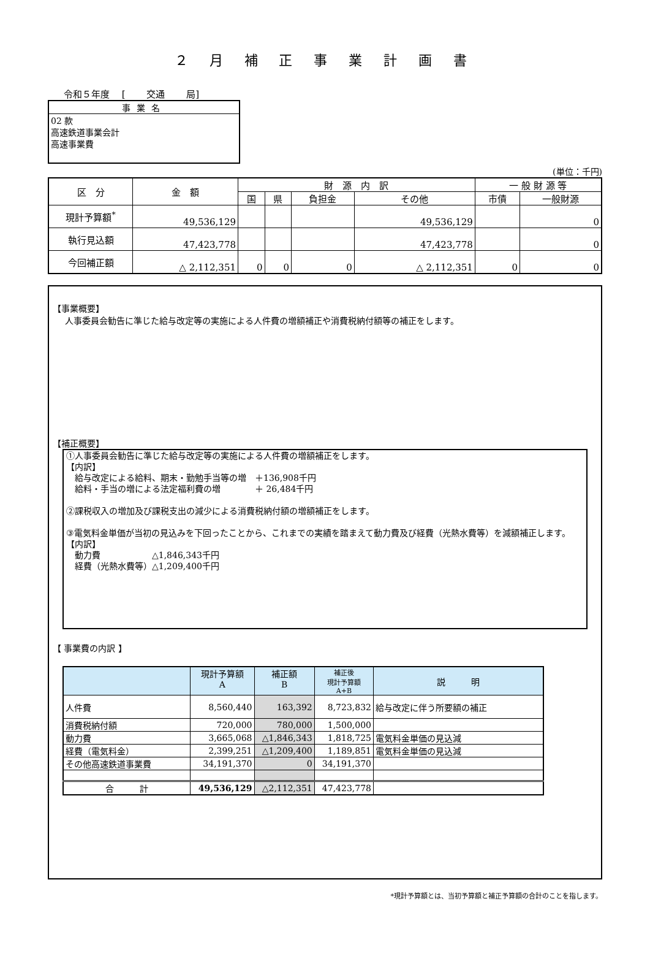２ 月 補 正 事 業 計 画 書
令和５年度　 [　　 交通　　 局]
事業名
02 款
高速鉄道事業会計
高速事業費
(単位：千円)
| 区 分 | 金 額 | 財 源 内 訳 | | | | 一 般 財 源 等 | |
| --- | --- | --- | --- | --- | --- | --- | --- |
| | | 国 | 県 | 負担金 | その他 | 市債 | 一般財源 |
| 現計予算額<sup>*</sup> | 49,536,129 | | | | 49,536,129 | | 0 |
| 執行見込額 | 47,423,778 | | | | 47,423,778 | | 0 |
| 今回補正額 | △ 2,112,351 | 0 | 0 | 0 | △ 2,112,351 | 0 | 0 |
【事業概要】
人事委員会勧告に準じた給与改定等の実施による人件費の増額補正や消費税納付額等の補正をします。
【補正概要】
①人事委員会勧告に準じた給与改定等の実施による人件費の増額補正をします。
【内訳】
　給与改定による給料、期末・勤勉手当等の増　＋136,908千円
　給料・手当の増による法定福利費の増　　　　＋ 26,484千円
②課税収入の増加及び課税支出の減少による消費税納付額の増額補正をします。
③電気料金単価が当初の見込みを下回ったことから、これまでの実績を踏まえて動力費及び経費（光熱水費等）を減額補正します。
【内訳】
　動力費　　　　　　△1,846,343千円
　経費（光熱水費等）△1,209,400千円
【 事業費の内訳 】
| | 現計予算額 A | 補正額 B | 補正後 現計予算額 A+B | 説 明 |
| 人件費 | 8,560,440 | 163,392 | 8,723,832 | 給与改定に伴う所要額の補正 |
| 消費税納付額 | 720,000 | 780,000 | 1,500,000 | |
| 動力費 | 3,665,068 | △1,846,343 | 1,818,725 | 電気料金単価の見込減 |
| 経費（電気料金） | 2,399,251 | △1,209,400 | 1,189,851 | 電気料金単価の見込減 |
| その他高速鉄道事業費 | 34,191,370 | 0 | 34,191,370 | |
| 合 計 | 49,536,129 | △2,112,351 | 47,423,778 | |
*現計予算額とは、当初予算額と補正予算額の合計のことを指します。